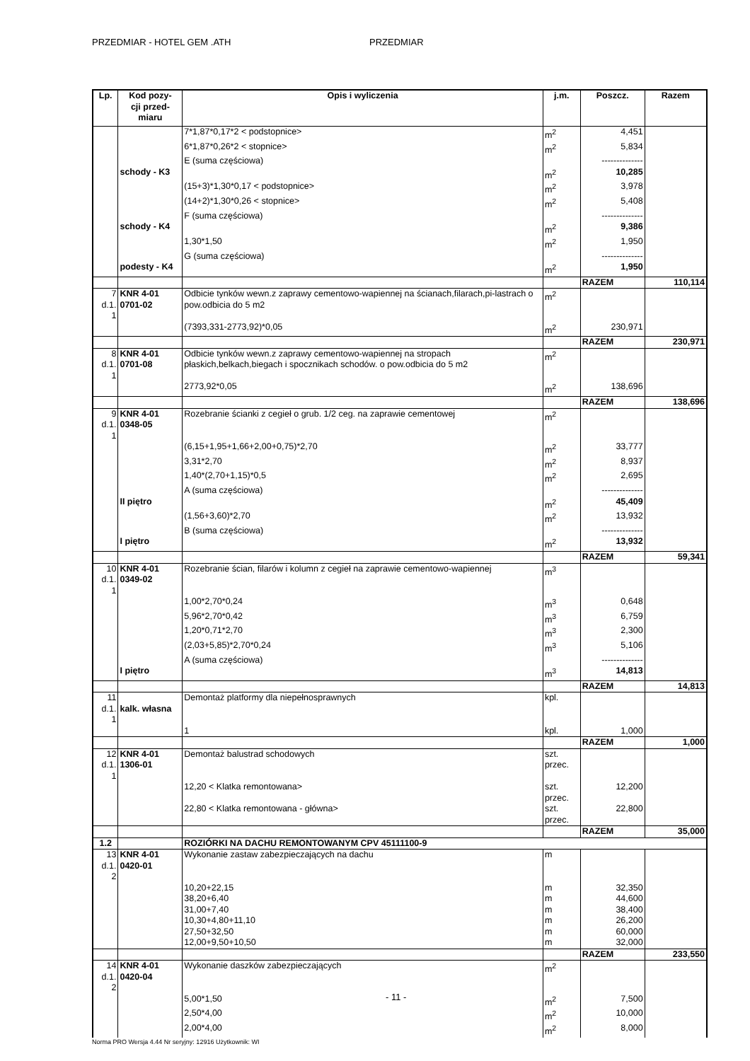PRZEDMIAR - HOTEL GEM .ATH PRZEDMIAR
| Lp. | Kod pozy- cji przed- miaru | Opis i wyliczenia | j.m. | Poszcz. | Razem |
| --- | --- | --- | --- | --- | --- |
| | | 7*1,87*0,17*2 < podstopnice> | m<sup>2</sup> | 4,451 | |
| | | 6*1,87*0,26*2 < stopnice> | m<sup>2</sup> | 5,834 | |
| | | E (suma częściowa) | | -------------- | |
| | schody - K3 | | m<sup>2</sup> | 10,285 | |
| | | (15+3)*1,30*0,17 < podstopnice> | m<sup>2</sup> | 3,978 | |
| | | (14+2)*1,30*0,26 < stopnice> | m<sup>2</sup> | 5,408 | |
| | | F (suma częściowa) | | -------------- | |
| | schody - K4 | | m<sup>2</sup> | 9,386 | |
| | | 1,30*1,50 | m<sup>2</sup> | 1,950 | |
| | | G (suma częściowa) | | -------------- | |
| | podesty - K4 | | m<sup>2</sup> | 1,950 | |
| | | | | RAZEM | 110,114 |
| 7 d.1. 1 | KNR 4-01 0701-02 | Odbicie tynków wewn.z zaprawy cementowo-wapiennej na ścianach,filarach,pi-lastrach o pow.odbicia do 5 m2 | m<sup>2</sup> | | |
| | | (7393,331-2773,92)*0,05 | m<sup>2</sup> | 230,971 | |
| | | | | RAZEM | 230,971 |
| 8 d.1. 1 | KNR 4-01 0701-08 | Odbicie tynków wewn.z zaprawy cementowo-wapiennej na stropach płaskich,belkach,biegach i spocznikach schodów. o pow.odbicia do 5 m2 | m<sup>2</sup> | | |
| | | 2773,92*0,05 | m<sup>2</sup> | 138,696 | |
| | | | | RAZEM | 138,696 |
| 9 d.1. 1 | KNR 4-01 0348-05 | Rozebranie ścianki z cegieł o grub. 1/2 ceg. na zaprawie cementowej | m<sup>2</sup> | | |
| | | (6,15+1,95+1,66+2,00+0,75)*2,70 | m<sup>2</sup> | 33,777 | |
| | | 3,31*2,70 | m<sup>2</sup> | 8,937 | |
| | | 1,40*(2,70+1,15)*0,5 | m<sup>2</sup> | 2,695 | |
| | | A (suma częściowa) | | -------------- | |
| | II piętro | | m<sup>2</sup> | 45,409 | |
| | | (1,56+3,60)*2,70 | m<sup>2</sup> | 13,932 | |
| | | B (suma częściowa) | | -------------- | |
| | I piętro | | m<sup>2</sup> | 13,932 | |
| | | | | RAZEM | 59,341 |
| 10 d.1. 1 | KNR 4-01 0349-02 | Rozebranie ścian, filarów i kolumn z cegieł na zaprawie cementowo-wapiennej | m<sup>3</sup> | | |
| | | 1,00*2,70*0,24 | m<sup>3</sup> | 0,648 | |
| | | 5,96*2,70*0,42 | m<sup>3</sup> | 6,759 | |
| | | 1,20*0,71*2,70 | m<sup>3</sup> | 2,300 | |
| | | (2,03+5,85)*2,70*0,24 | m<sup>3</sup> | 5,106 | |
| | | A (suma częściowa) | | -------------- | |
| | I piętro | | m<sup>3</sup> | 14,813 | |
| | | | | RAZEM | 14,813 |
| 11 d.1. 1 | kalk. własna | Demontaż platformy dla niepełnosprawnych | kpl. | | |
| | | 1 | kpl. | 1,000 | |
| | | | | RAZEM | 1,000 |
| 12 d.1. 1 | KNR 4-01 1306-01 | Demontaż balustrad schodowych | szt. przec. | | |
| | | 12,20 < Klatka remontowana> | szt. przec. | 12,200 | |
| | | 22,80 < Klatka remontowana - główna> | szt. przec. | 22,800 | |
| | | | | RAZEM | 35,000 |
| 1.2 | | ROZIÓRKI NA DACHU REMONTOWANYM CPV 45111100-9 | | | |
| 13 d.1. 2 | KNR 4-01 0420-01 | Wykonanie zastaw zabezpieczających na dachu | m | | |
| | | 10,20+22,15 | m | 32,350 | |
| | | 38,20+6,40 | m | 44,600 | |
| | | 31,00+7,40 | m | 38,400 | |
| | | 10,30+4,80+11,10 | m | 26,200 | |
| | | 27,50+32,50 | m | 60,000 | |
| | | 12,00+9,50+10,50 | m | 32,000 | |
| | | | | RAZEM | 233,550 |
| 14 d.1. 2 | KNR 4-01 0420-04 | Wykonanie daszków zabezpieczających | m<sup>2</sup> | | |
| | | 5,00*1,50 | m<sup>2</sup> | 7,500 | |
| | | 2,50*4,00 | m<sup>2</sup> | 10,000 | |
| | | 2,00*4,00 | m<sup>2</sup> | 8,000 | |
- 11 -
Norma PRO Wersja 4.44 Nr seryjny: 12916 Użytkownik: WI